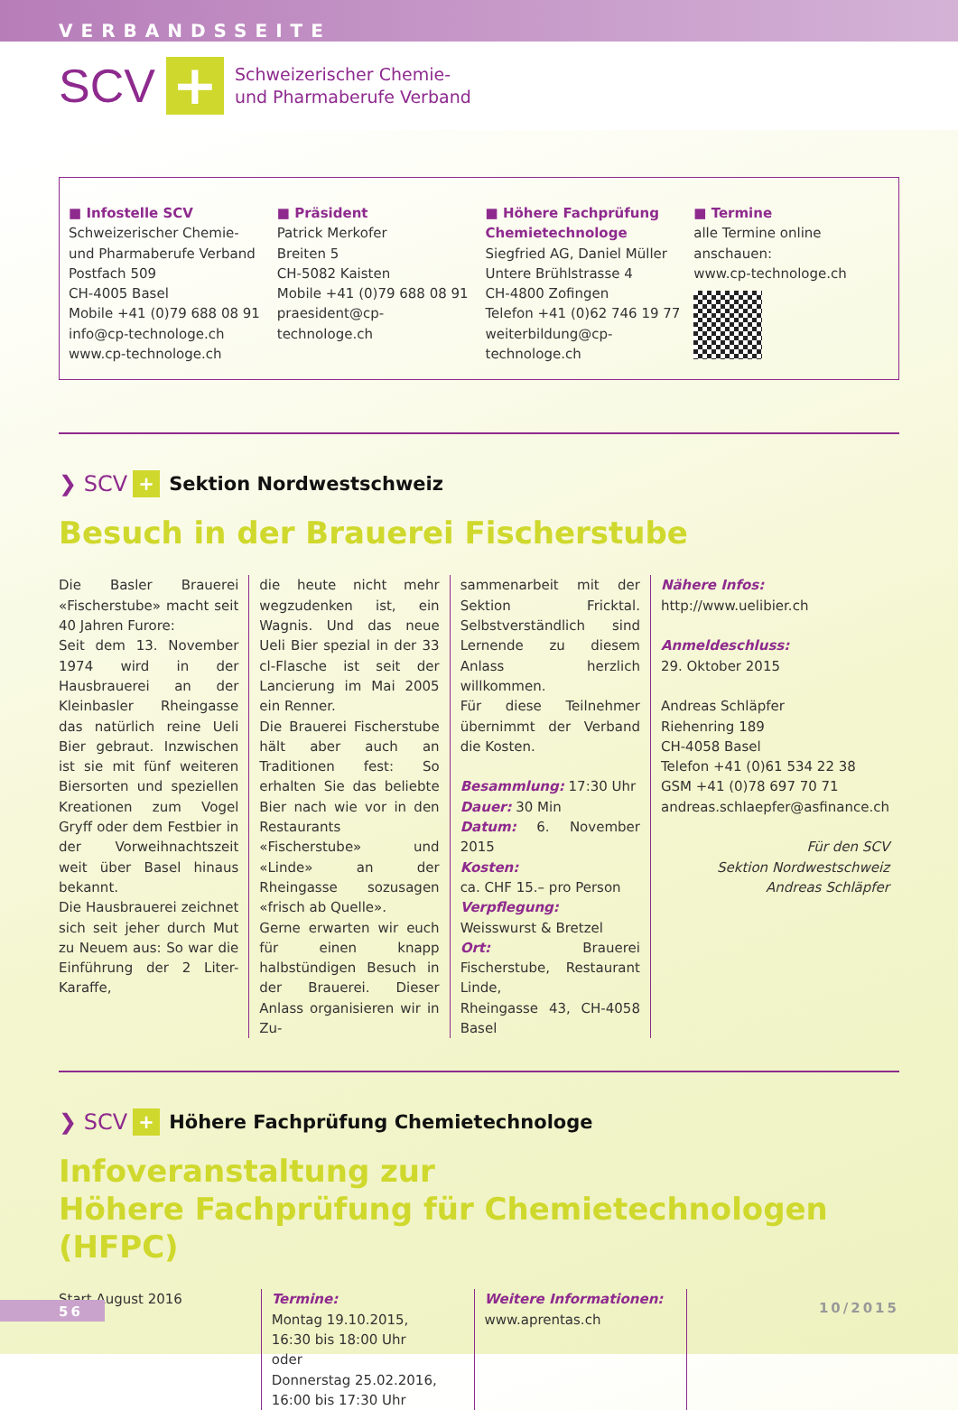VERBANDSSEITE
SCV + Schweizerischer Chemie-
und Pharmaberufe Verband
■ Infostelle SCV
Schweizerischer Chemie-
und Pharmaberufe Verband
Postfach 509
CH-4005 Basel
Mobile +41 (0)79 688 08 91
info@cp-technologe.ch
www.cp-technologe.ch
■ Präsident
Patrick Merkofer
Breiten 5
CH-5082 Kaisten
Mobile +41 (0)79 688 08 91
praesident@cp-technologe.ch
■ Höhere Fachprüfung Chemietechnologe
Siegfried AG, Daniel Müller
Untere Brühlstrasse 4
CH-4800 Zofingen
Telefon +41 (0)62 746 19 77
weiterbildung@cp-technologe.ch
■ Termine
alle Termine online anschauen:
www.cp-technologe.ch
❯ SCV + Sektion Nordwestschweiz
Besuch in der Brauerei Fischerstube
Die Basler Brauerei «Fischerstube» macht seit 40 Jahren Furore:
Seit dem 13. November 1974 wird in der Hausbrauerei an der Kleinbasler Rheingasse das natürlich reine Ueli Bier gebraut. Inzwischen ist sie mit fünf weiteren Biersorten und speziellen Kreationen zum Vogel Gryff oder dem Festbier in der Vorweihnachtszeit weit über Basel hinaus bekannt.
Die Hausbrauerei zeichnet sich seit jeher durch Mut zu Neuem aus: So war die Einführung der 2 Liter-Karaffe,
die heute nicht mehr wegzudenken ist, ein Wagnis. Und das neue Ueli Bier spezial in der 33 cl-Flasche ist seit der Lancierung im Mai 2005 ein Renner.
Die Brauerei Fischerstube hält aber auch an Traditionen fest: So erhalten Sie das beliebte Bier nach wie vor in den Restaurants «Fischerstube» und «Linde» an der Rheingasse sozusagen «frisch ab Quelle».
Gerne erwarten wir euch für einen knapp halbstündigen Besuch in der Brauerei. Dieser Anlass organisieren wir in Zu-
sammenarbeit mit der Sektion Fricktal. Selbstverständlich sind Lernende zu diesem Anlass herzlich willkommen.
Für diese Teilnehmer übernimmt der Verband die Kosten.
Besammlung: 17:30 Uhr
Dauer: 30 Min
Datum: 6. November 2015
Kosten:
ca. CHF 15.– pro Person
Verpflegung:
Weisswurst & Bretzel
Ort: Brauerei Fischerstube, Restaurant Linde,
Rheingasse 43, CH-4058 Basel
Nähere Infos:
http://www.uelibier.ch
Anmeldeschluss:
29. Oktober 2015
Andreas Schläpfer
Riehenring 189
CH-4058 Basel
Telefon +41 (0)61 534 22 38
GSM +41 (0)78 697 70 71
andreas.schlaepfer@asfinance.ch
Für den SCV
Sektion Nordwestschweiz
Andreas Schläpfer
❯ SCV + Höhere Fachprüfung Chemietechnologe
Infoveranstaltung zur
Höhere Fachprüfung für Chemietechnologen (HFPC)
Start August 2016 Termine:
Montag 19.10.2015,
16:30 bis 18:00 Uhr
oder
Donnerstag 25.02.2016,
16:00 bis 17:30 Uhr
Weitere Informationen:
www.aprentas.ch
56 10/2015